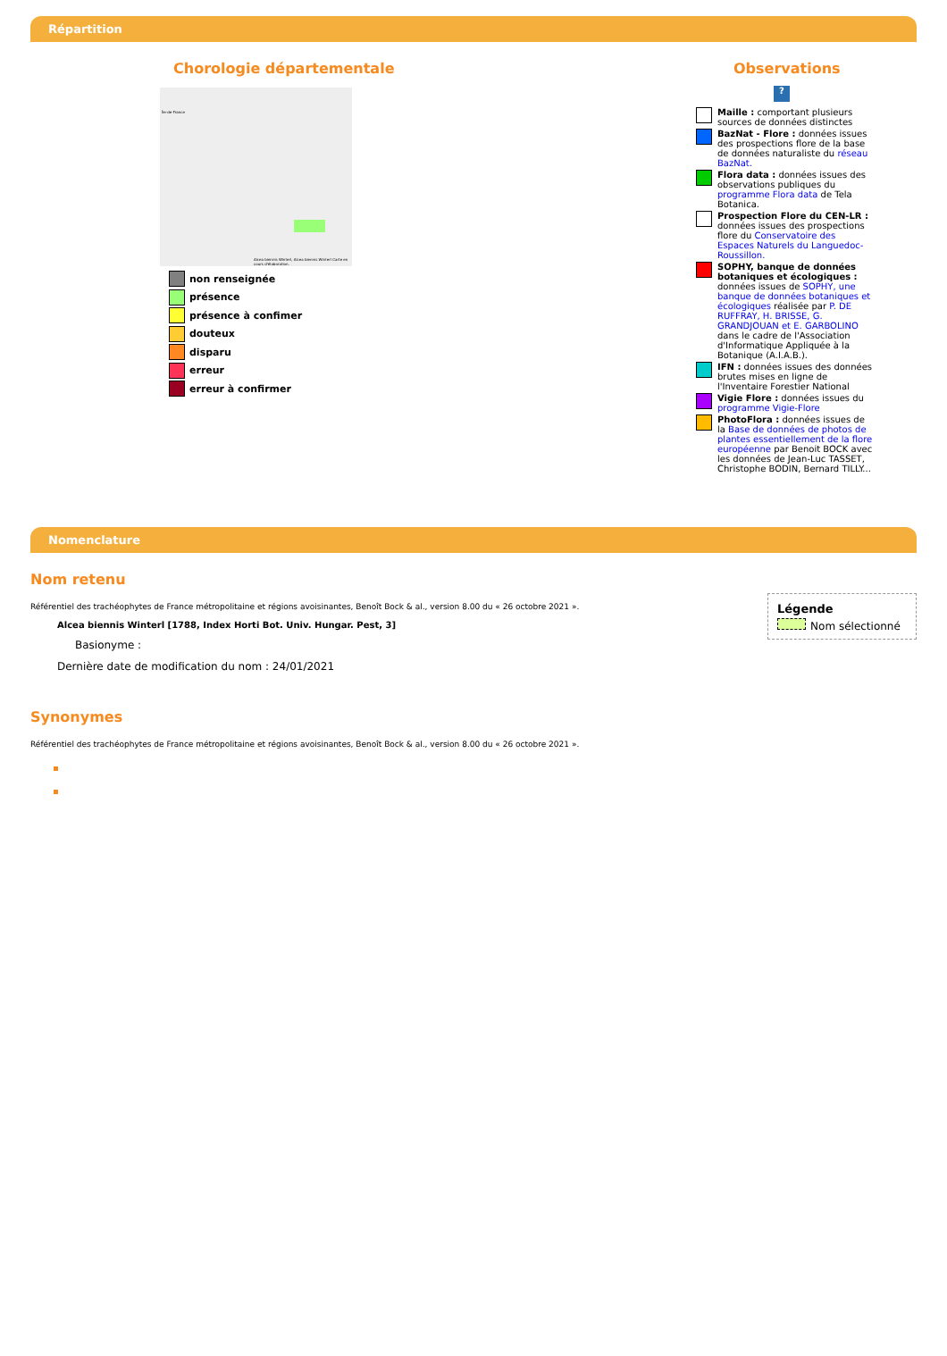Répartition
Chorologie départementale
Île-de-France
Alcea biennis Winterl, Alcea biennis Winterl Carte en cours d'élaboration.
non renseignée
présence
présence à confimer
douteux
disparu
erreur
erreur à confirmer
Observations
?
Maille : comportant plusieurs sources de données distinctes
BazNat - Flore : données issues des prospections flore de la base de données naturaliste du réseau BazNat.
Flora data : données issues des observations publiques du programme Flora data de Tela Botanica.
Prospection Flore du CEN-LR : données issues des prospections flore du Conservatoire des Espaces Naturels du Languedoc-Roussillon.
SOPHY, banque de données botaniques et écologiques : données issues de SOPHY, une banque de données botaniques et écologiques réalisée par P. DE RUFFRAY, H. BRISSE, G. GRANDJOUAN et E. GARBOLINO dans le cadre de l'Association d'Informatique Appliquée à la Botanique (A.I.A.B.).
IFN : données issues des données brutes mises en ligne de l'Inventaire Forestier National
Vigie Flore : données issues du programme Vigie-Flore
PhotoFlora : données issues de la Base de données de photos de plantes essentiellement de la flore européenne par Benoit BOCK avec les données de Jean-Luc TASSET, Christophe BODIN, Bernard TILLY...
Nomenclature
Légende
Nom sélectionné
Nom retenu
Référentiel des trachéophytes de France métropolitaine et régions avoisinantes, Benoît Bock & al., version 8.00 du « 26 octobre 2021 ».
Alcea biennis Winterl [1788, Index Horti Bot. Univ. Hungar. Pest, 3]
Basionyme :
Dernière date de modification du nom : 24/01/2021
Synonymes
Référentiel des trachéophytes de France métropolitaine et régions avoisinantes, Benoît Bock & al., version 8.00 du « 26 octobre 2021 ».